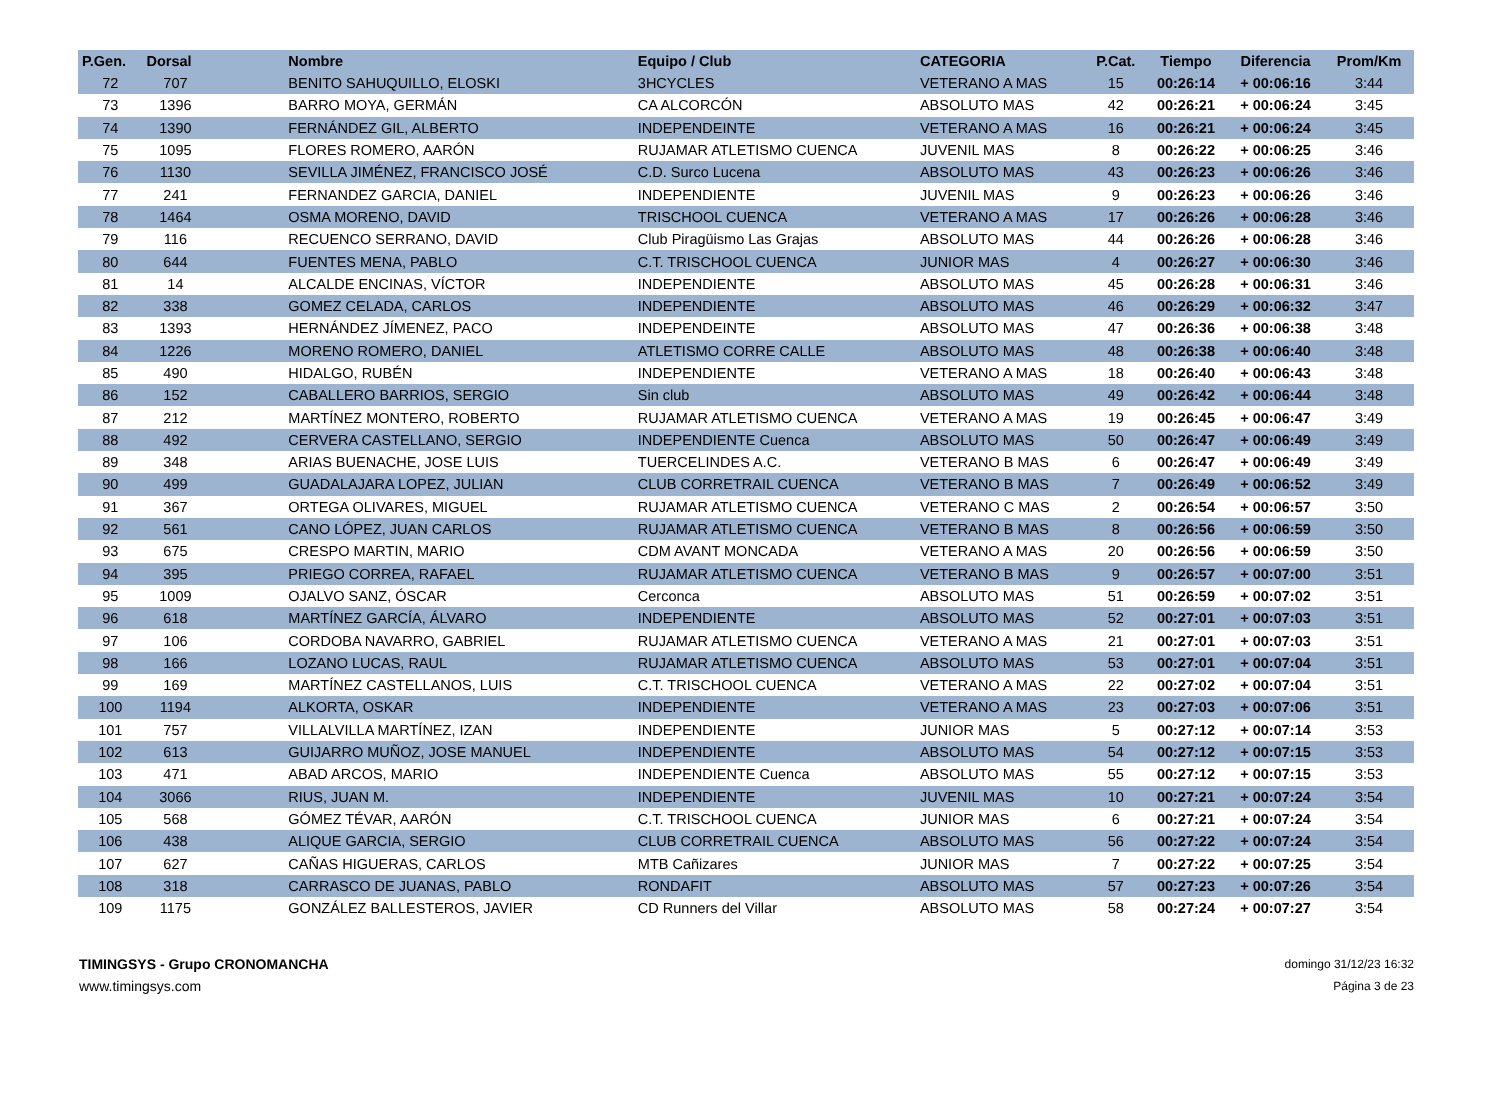| P.Gen. | Dorsal | Nombre | Equipo / Club | CATEGORIA | P.Cat. | Tiempo | Diferencia | Prom/Km |
| --- | --- | --- | --- | --- | --- | --- | --- | --- |
| 72 | 707 | BENITO SAHUQUILLO, ELOSKI | 3HCYCLES | VETERANO A MAS | 15 | 00:26:14 | + 00:06:16 | 3:44 |
| 73 | 1396 | BARRO MOYA, GERMÁN | CA ALCORCÓN | ABSOLUTO MAS | 42 | 00:26:21 | + 00:06:24 | 3:45 |
| 74 | 1390 | FERNÁNDEZ GIL, ALBERTO | INDEPENDEINTE | VETERANO A MAS | 16 | 00:26:21 | + 00:06:24 | 3:45 |
| 75 | 1095 | FLORES ROMERO, AARÓN | RUJAMAR ATLETISMO CUENCA | JUVENIL MAS | 8 | 00:26:22 | + 00:06:25 | 3:46 |
| 76 | 1130 | SEVILLA JIMÉNEZ, FRANCISCO JOSÉ | C.D. Surco Lucena | ABSOLUTO MAS | 43 | 00:26:23 | + 00:06:26 | 3:46 |
| 77 | 241 | FERNANDEZ GARCIA, DANIEL | INDEPENDIENTE | JUVENIL MAS | 9 | 00:26:23 | + 00:06:26 | 3:46 |
| 78 | 1464 | OSMA MORENO, DAVID | TRISCHOOL CUENCA | VETERANO A MAS | 17 | 00:26:26 | + 00:06:28 | 3:46 |
| 79 | 116 | RECUENCO SERRANO, DAVID | Club Piragüismo Las Grajas | ABSOLUTO MAS | 44 | 00:26:26 | + 00:06:28 | 3:46 |
| 80 | 644 | FUENTES MENA, PABLO | C.T. TRISCHOOL CUENCA | JUNIOR MAS | 4 | 00:26:27 | + 00:06:30 | 3:46 |
| 81 | 14 | ALCALDE ENCINAS, VÍCTOR | INDEPENDIENTE | ABSOLUTO MAS | 45 | 00:26:28 | + 00:06:31 | 3:46 |
| 82 | 338 | GOMEZ CELADA, CARLOS | INDEPENDIENTE | ABSOLUTO MAS | 46 | 00:26:29 | + 00:06:32 | 3:47 |
| 83 | 1393 | HERNÁNDEZ JÍMENEZ, PACO | INDEPENDEINTE | ABSOLUTO MAS | 47 | 00:26:36 | + 00:06:38 | 3:48 |
| 84 | 1226 | MORENO ROMERO, DANIEL | ATLETISMO CORRE CALLE | ABSOLUTO MAS | 48 | 00:26:38 | + 00:06:40 | 3:48 |
| 85 | 490 | HIDALGO, RUBÉN | INDEPENDIENTE | VETERANO A MAS | 18 | 00:26:40 | + 00:06:43 | 3:48 |
| 86 | 152 | CABALLERO BARRIOS, SERGIO | Sin club | ABSOLUTO MAS | 49 | 00:26:42 | + 00:06:44 | 3:48 |
| 87 | 212 | MARTÍNEZ MONTERO, ROBERTO | RUJAMAR ATLETISMO CUENCA | VETERANO A MAS | 19 | 00:26:45 | + 00:06:47 | 3:49 |
| 88 | 492 | CERVERA CASTELLANO, SERGIO | INDEPENDIENTE Cuenca | ABSOLUTO MAS | 50 | 00:26:47 | + 00:06:49 | 3:49 |
| 89 | 348 | ARIAS BUENACHE, JOSE LUIS | TUERCELINDES A.C. | VETERANO B MAS | 6 | 00:26:47 | + 00:06:49 | 3:49 |
| 90 | 499 | GUADALAJARA LOPEZ, JULIAN | CLUB CORRETRAIL CUENCA | VETERANO B MAS | 7 | 00:26:49 | + 00:06:52 | 3:49 |
| 91 | 367 | ORTEGA OLIVARES, MIGUEL | RUJAMAR ATLETISMO CUENCA | VETERANO C MAS | 2 | 00:26:54 | + 00:06:57 | 3:50 |
| 92 | 561 | CANO LÓPEZ, JUAN CARLOS | RUJAMAR ATLETISMO CUENCA | VETERANO B MAS | 8 | 00:26:56 | + 00:06:59 | 3:50 |
| 93 | 675 | CRESPO MARTIN, MARIO | CDM AVANT MONCADA | VETERANO A MAS | 20 | 00:26:56 | + 00:06:59 | 3:50 |
| 94 | 395 | PRIEGO CORREA, RAFAEL | RUJAMAR ATLETISMO CUENCA | VETERANO B MAS | 9 | 00:26:57 | + 00:07:00 | 3:51 |
| 95 | 1009 | OJALVO SANZ, ÓSCAR | Cerconca | ABSOLUTO MAS | 51 | 00:26:59 | + 00:07:02 | 3:51 |
| 96 | 618 | MARTÍNEZ GARCÍA, ÁLVARO | INDEPENDIENTE | ABSOLUTO MAS | 52 | 00:27:01 | + 00:07:03 | 3:51 |
| 97 | 106 | CORDOBA NAVARRO, GABRIEL | RUJAMAR ATLETISMO CUENCA | VETERANO A MAS | 21 | 00:27:01 | + 00:07:03 | 3:51 |
| 98 | 166 | LOZANO LUCAS, RAUL | RUJAMAR ATLETISMO CUENCA | ABSOLUTO MAS | 53 | 00:27:01 | + 00:07:04 | 3:51 |
| 99 | 169 | MARTÍNEZ CASTELLANOS, LUIS | C.T. TRISCHOOL CUENCA | VETERANO A MAS | 22 | 00:27:02 | + 00:07:04 | 3:51 |
| 100 | 1194 | ALKORTA, OSKAR | INDEPENDIENTE | VETERANO A MAS | 23 | 00:27:03 | + 00:07:06 | 3:51 |
| 101 | 757 | VILLALVILLA MARTÍNEZ, IZAN | INDEPENDIENTE | JUNIOR MAS | 5 | 00:27:12 | + 00:07:14 | 3:53 |
| 102 | 613 | GUIJARRO MUÑOZ, JOSE MANUEL | INDEPENDIENTE | ABSOLUTO MAS | 54 | 00:27:12 | + 00:07:15 | 3:53 |
| 103 | 471 | ABAD ARCOS, MARIO | INDEPENDIENTE Cuenca | ABSOLUTO MAS | 55 | 00:27:12 | + 00:07:15 | 3:53 |
| 104 | 3066 | RIUS, JUAN M. | INDEPENDIENTE | JUVENIL MAS | 10 | 00:27:21 | + 00:07:24 | 3:54 |
| 105 | 568 | GÓMEZ TÉVAR, AARÓN | C.T. TRISCHOOL CUENCA | JUNIOR MAS | 6 | 00:27:21 | + 00:07:24 | 3:54 |
| 106 | 438 | ALIQUE GARCIA, SERGIO | CLUB CORRETRAIL CUENCA | ABSOLUTO MAS | 56 | 00:27:22 | + 00:07:24 | 3:54 |
| 107 | 627 | CAÑAS HIGUERAS, CARLOS | MTB Cañizares | JUNIOR MAS | 7 | 00:27:22 | + 00:07:25 | 3:54 |
| 108 | 318 | CARRASCO DE JUANAS, PABLO | RONDAFIT | ABSOLUTO MAS | 57 | 00:27:23 | + 00:07:26 | 3:54 |
| 109 | 1175 | GONZÁLEZ BALLESTEROS, JAVIER | CD Runners del Villar | ABSOLUTO MAS | 58 | 00:27:24 | + 00:07:27 | 3:54 |
TIMINGSYS - Grupo CRONOMANCHA
www.timingsys.com
domingo 31/12/23 16:32
Página 3 de 23